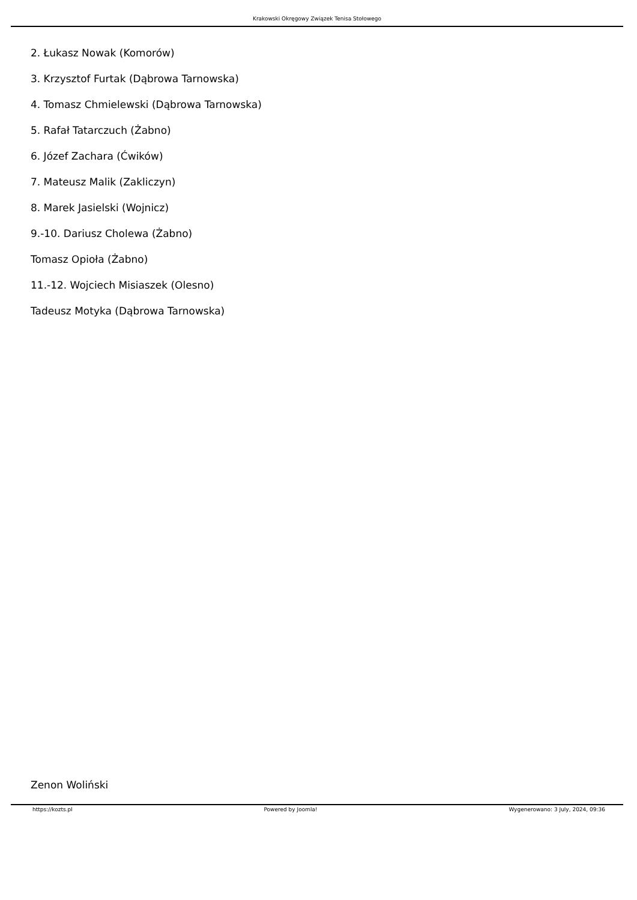Krakowski Okręgowy Związek Tenisa Stołowego
2. Łukasz Nowak (Komorów)
3. Krzysztof Furtak (Dąbrowa Tarnowska)
4. Tomasz Chmielewski (Dąbrowa Tarnowska)
5. Rafał Tatarczuch (Żabno)
6. Józef Zachara (Ćwików)
7. Mateusz Malik (Zakliczyn)
8. Marek Jasielski (Wojnicz)
9.-10. Dariusz Cholewa (Żabno)
Tomasz Opioła (Żabno)
11.-12. Wojciech Misiaszek (Olesno)
Tadeusz Motyka (Dąbrowa Tarnowska)
Zenon Woliński
https://kozts.pl Powered by Joomla! Wygenerowano: 3 July, 2024, 09:36